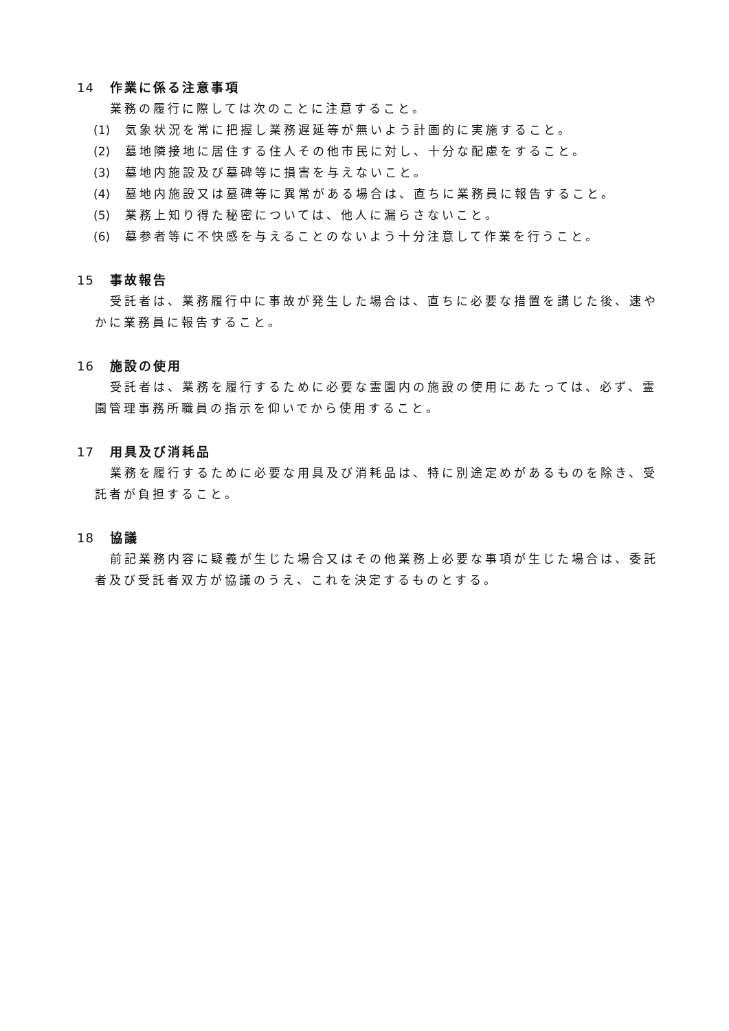14 作業に係る注意事項
業務の履行に際しては次のことに注意すること。
(1) 気象状況を常に把握し業務遅延等が無いよう計画的に実施すること。
(2) 墓地隣接地に居住する住人その他市民に対し、十分な配慮をすること。
(3) 墓地内施設及び墓碑等に損害を与えないこと。
(4) 墓地内施設又は墓碑等に異常がある場合は、直ちに業務員に報告すること。
(5) 業務上知り得た秘密については、他人に漏らさないこと。
(6) 墓参者等に不快感を与えることのないよう十分注意して作業を行うこと。
15 事故報告
受託者は、業務履行中に事故が発生した場合は、直ちに必要な措置を講じた後、速やかに業務員に報告すること。
16 施設の使用
受託者は、業務を履行するために必要な霊園内の施設の使用にあたっては、必ず、霊園管理事務所職員の指示を仰いでから使用すること。
17 用具及び消耗品
業務を履行するために必要な用具及び消耗品は、特に別途定めがあるものを除き、受託者が負担すること。
18 協議
前記業務内容に疑義が生じた場合又はその他業務上必要な事項が生じた場合は、委託者及び受託者双方が協議のうえ、これを決定するものとする。